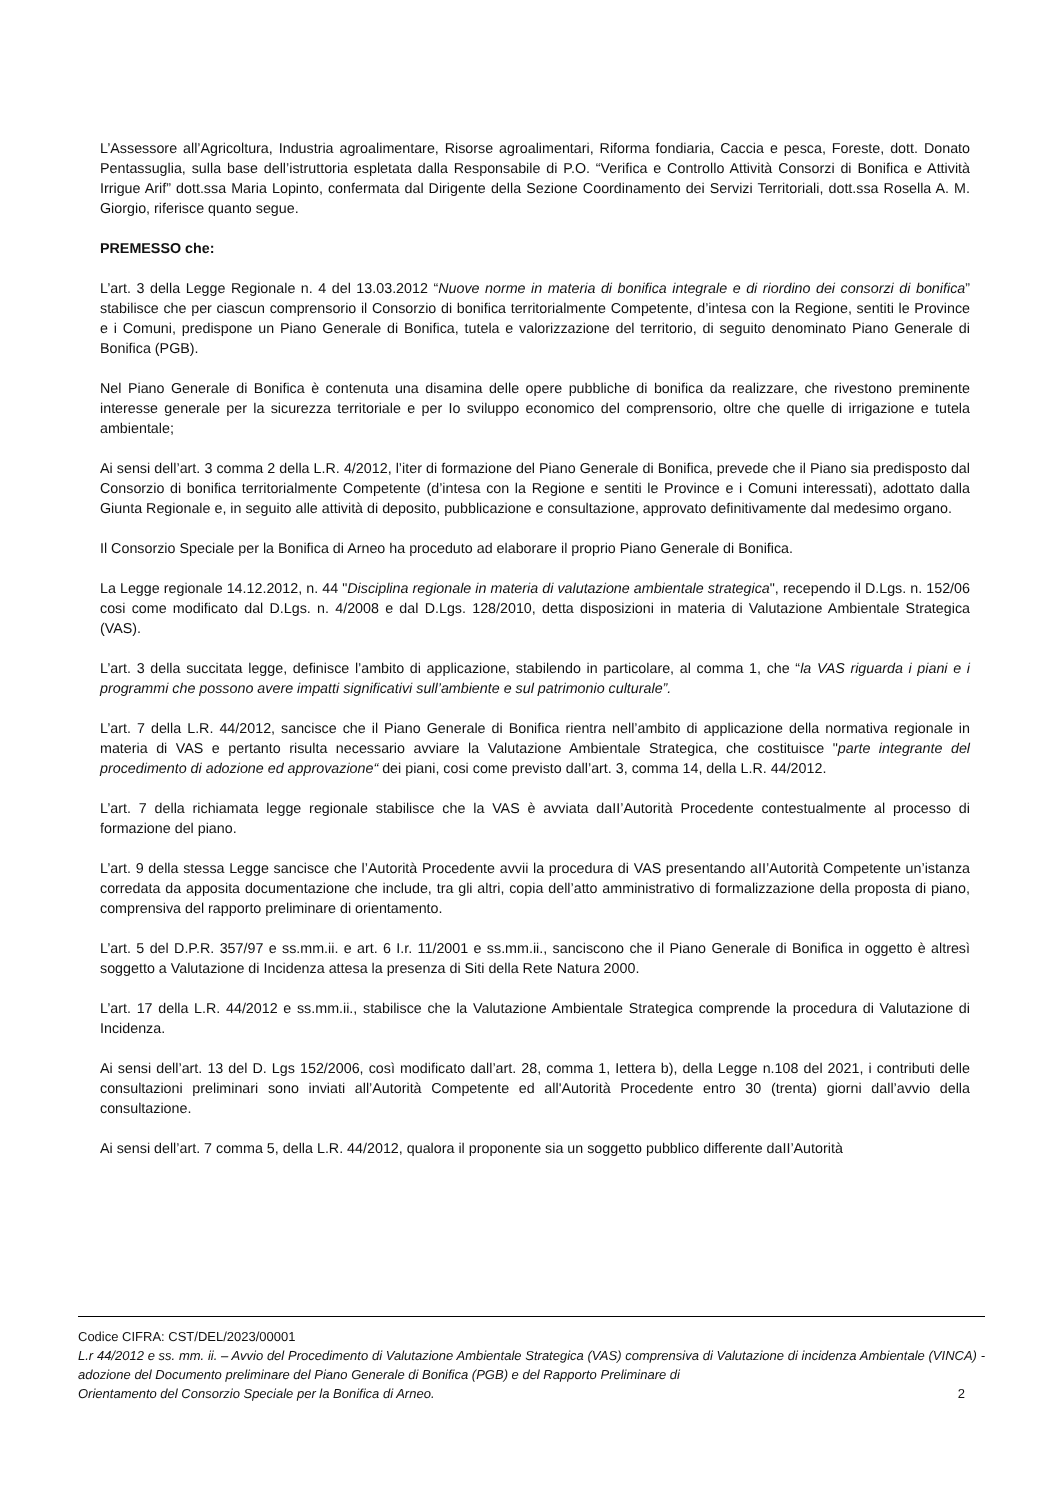L’Assessore all’Agricoltura, Industria agroalimentare, Risorse agroalimentari, Riforma fondiaria, Caccia e pesca, Foreste, dott. Donato Pentassuglia, sulla base dell’istruttoria espletata dalla Responsabile di P.O. “Verifica e Controllo Attività Consorzi di Bonifica e Attività Irrigue Arif” dott.ssa Maria Lopinto, confermata dal Dirigente della Sezione Coordinamento dei Servizi Territoriali, dott.ssa Rosella A. M. Giorgio, riferisce quanto segue.
PREMESSO che:
L’art. 3 della Legge Regionale n. 4 del 13.03.2012 “Nuove norme in materia di bonifica integrale e di riordino dei consorzi di bonifica” stabilisce che per ciascun comprensorio il Consorzio di bonifica territorialmente Competente, d’intesa con la Regione, sentiti le Province e i Comuni, predispone un Piano Generale di Bonifica, tutela e valorizzazione del territorio, di seguito denominato Piano Generale di Bonifica (PGB).
Nel Piano Generale di Bonifica è contenuta una disamina delle opere pubbliche di bonifica da realizzare, che rivestono preminente interesse generale per la sicurezza territoriale e per Io sviluppo economico del comprensorio, oltre che quelle di irrigazione e tutela ambientale;
Ai sensi dell’art. 3 comma 2 della L.R. 4/2012, l’iter di formazione del Piano Generale di Bonifica, prevede che il Piano sia predisposto dal Consorzio di bonifica territorialmente Competente (d’intesa con la Regione e sentiti le Province e i Comuni interessati), adottato dalla Giunta Regionale e, in seguito alle attività di deposito, pubblicazione e consultazione, approvato definitivamente dal medesimo organo.
Il Consorzio Speciale per la Bonifica di Arneo ha proceduto ad elaborare il proprio Piano Generale di Bonifica.
La Legge regionale 14.12.2012, n. 44 "Disciplina regionale in materia di valutazione ambientale strategica", recependo il D.Lgs. n. 152/06 cosi come modificato dal D.Lgs. n. 4/2008 e dal D.Lgs. 128/2010, detta disposizioni in materia di Valutazione Ambientale Strategica (VAS).
L’art. 3 della succitata legge, definisce l’ambito di applicazione, stabilendo in particolare, al comma 1, che “la VAS riguarda i piani e i programmi che possono avere impatti significativi sull’ambiente e sul patrimonio culturale”.
L’art. 7 della L.R. 44/2012, sancisce che il Piano Generale di Bonifica rientra nell’ambito di applicazione della normativa regionale in materia di VAS e pertanto risulta necessario avviare la Valutazione Ambientale Strategica, che costituisce "parte integrante del procedimento di adozione ed approvazione“ dei piani, cosi come previsto dall’art. 3, comma 14, della L.R. 44/2012.
L’art. 7 della richiamata legge regionale stabilisce che la VAS è avviata daII’Autorità Procedente contestualmente al processo di formazione del piano.
L’art. 9 della stessa Legge sancisce che l’Autorità Procedente avvii la procedura di VAS presentando aII’Autorità Competente un’istanza corredata da apposita documentazione che include, tra gli altri, copia dell’atto amministrativo di formalizzazione della proposta di piano, comprensiva del rapporto preliminare di orientamento.
L’art. 5 del D.P.R. 357/97 e ss.mm.ii. e art. 6 I.r. 11/2001 e ss.mm.ii., sanciscono che il Piano Generale di Bonifica in oggetto è altresì soggetto a Valutazione di Incidenza attesa la presenza di Siti della Rete Natura 2000.
L’art. 17 della L.R. 44/2012 e ss.mm.ii., stabilisce che la Valutazione Ambientale Strategica comprende la procedura di Valutazione di Incidenza.
Ai sensi dell’art. 13 del D. Lgs 152/2006, così modificato dall’art. 28, comma 1, Iettera b), della Legge n.108 del 2021, i contributi delle consultazioni preliminari sono inviati all’Autorità Competente ed all'Autorità Procedente entro 30 (trenta) giorni dall’avvio della consultazione.
Ai sensi dell’art. 7 comma 5, della L.R. 44/2012, qualora il proponente sia un soggetto pubblico differente daII’Autorità
Codice CIFRA: CST/DEL/2023/00001
L.r 44/2012 e ss. mm. ii. – Avvio del Procedimento di Valutazione Ambientale Strategica (VAS) comprensiva di Valutazione di incidenza Ambientale (VINCA) - adozione del Documento preliminare del Piano Generale di Bonifica (PGB) e del Rapporto Preliminare di
Orientamento del Consorzio Speciale per la Bonifica di Arneo. 2